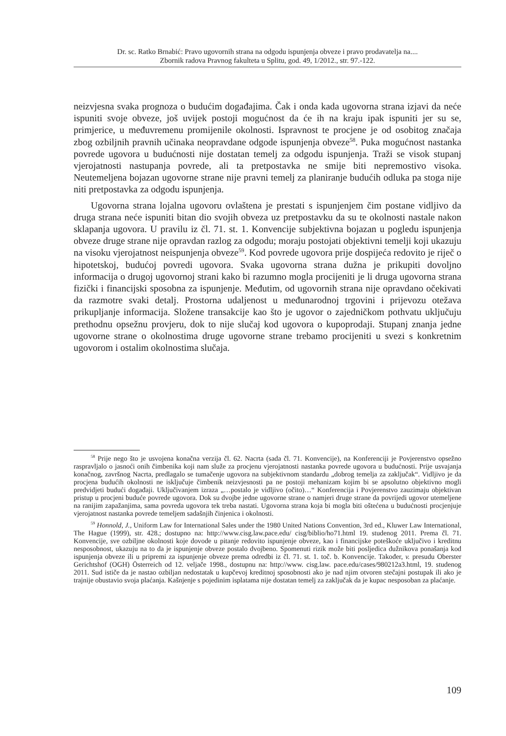Dr. sc. Ratko Brnabić: Pravo ugovornih strana na odgodu ispunjenja obveze i pravo prodavatelja na....
Zbornik radova Pravnog fakulteta u Splitu, god. 49, 1/2012., str. 97.-122.
neizvjesna svaka prognoza o budućim događajima. Čak i onda kada ugovorna strana izjavi da neće ispuniti svoje obveze, još uvijek postoji mogućnost da će ih na kraju ipak ispuniti jer su se, primjerice, u međuvremenu promijenile okolnosti. Ispravnost te procjene je od osobitog značaja zbog ozbiljnih pravnih učinaka neopravdane odgode ispunjenja obveze<sup>58</sup>. Puka mogućnost nastanka povrede ugovora u budućnosti nije dostatan temelj za odgodu ispunjenja. Traži se visok stupanj vjerojatnosti nastupanja povrede, ali ta pretpostavka ne smije biti nepremostivo visoka. Neutemeljena bojazan ugovorne strane nije pravni temelj za planiranje budućih odluka pa stoga nije niti pretpostavka za odgodu ispunjenja.
Ugovorna strana lojalna ugovoru ovlaštena je prestati s ispunjenjem čim postane vidljivo da druga strana neće ispuniti bitan dio svojih obveza uz pretpostavku da su te okolnosti nastale nakon sklapanja ugovora. U pravilu iz čl. 71. st. 1. Konvencije subjektivna bojazan u pogledu ispunjenja obveze druge strane nije opravdan razlog za odgodu; moraju postojati objektivni temelji koji ukazuju na visoku vjerojatnost neispunjenja obveze<sup>59</sup>. Kod povrede ugovora prije dospijeća redovito je riječ o hipotetskoj, budućoj povredi ugovora. Svaka ugovorna strana dužna je prikupiti dovoljno informacija o drugoj ugovornoj strani kako bi razumno mogla procijeniti je li druga ugovorna strana fizički i financijski sposobna za ispunjenje. Međutim, od ugovornih strana nije opravdano očekivati da razmotre svaki detalj. Prostorna udaljenost u međunarodnoj trgovini i prijevozu otežava prikupljanje informacija. Složene transakcije kao što je ugovor o zajedničkom pothvatu uključuju prethodnu opsežnu provjeru, dok to nije slučaj kod ugovora o kupoprodaji. Stupanj znanja jedne ugovorne strane o okolnostima druge ugovorne strane trebamo procijeniti u svezi s konkretnim ugovorom i ostalim okolnostima slučaja.
<sup>58</sup> Prije nego što je usvojena konačna verzija čl. 62. Nacrta (sada čl. 71. Konvencije), na Konferenciji je Povjerenstvo opsežno raspravljalo o jasnoći onih čimbenika koji nam služe za procjenu vjerojatnosti nastanka povrede ugovora u budućnosti. Prije usvajanja konačnog, završnog Nacrta, predlagalo se tumačenje ugovora na subjektivnom standardu „dobrog temelja za zaključak“. Vidljivo je da procjena budućih okolnosti ne isključuje čimbenik neizvjesnosti pa ne postoji mehanizam kojim bi se apsolutno objektivno mogli predvidjeti budući događaji. Uključivanjem izraza „…postalo je vidljivo (očito)…“ Konferencija i Povjerenstvo zauzimaju objektivan pristup u procjeni buduće povrede ugovora. Dok su dvojbe jedne ugovorne strane o namjeri druge strane da povrijedi ugovor utemeljene na ranijim zapažanjima, sama povreda ugovora tek treba nastati. Ugovorna strana koja bi mogla biti oštećena u budućnosti procjenjuje vjerojatnost nastanka povrede temeljem sadašnjih činjenica i okolnosti.
<sup>59</sup> Honnold, J., Uniform Law for International Sales under the 1980 United Nations Convention, 3rd ed., Kluwer Law International, The Hague (1999), str. 428.; dostupno na: http://www.cisg.law.pace.edu/ cisg/biblio/ho71.html 19. studenog 2011. Prema čl. 71. Konvencije, sve ozbiljne okolnosti koje dovode u pitanje redovito ispunjenje obveze, kao i financijske poteškoće uključivo i kreditnu nesposobnost, ukazuju na to da je ispunjenje obveze postalo dvojbeno. Spomenuti rizik može biti posljedica dužnikova ponašanja kod ispunjenja obveze ili u pripremi za ispunjenje obveze prema odredbi iz čl. 71. st. 1. toč. b. Konvencije. Također, v. presudu Oberster Gerichtshof (OGH) Österreich od 12. veljače 1998., dostupnu na: http://www. cisg.law. pace.edu/cases/980212a3.html, 19. studenog 2011. Sud ističe da je nastao ozbiljan nedostatak u kupčevoj kreditnoj sposobnosti ako je nad njim otvoren stečajni postupak ili ako je trajnije obustavio svoja plaćanja. Kašnjenje s pojedinim isplatama nije dostatan temelj za zaključak da je kupac nesposoban za plaćanje.
109